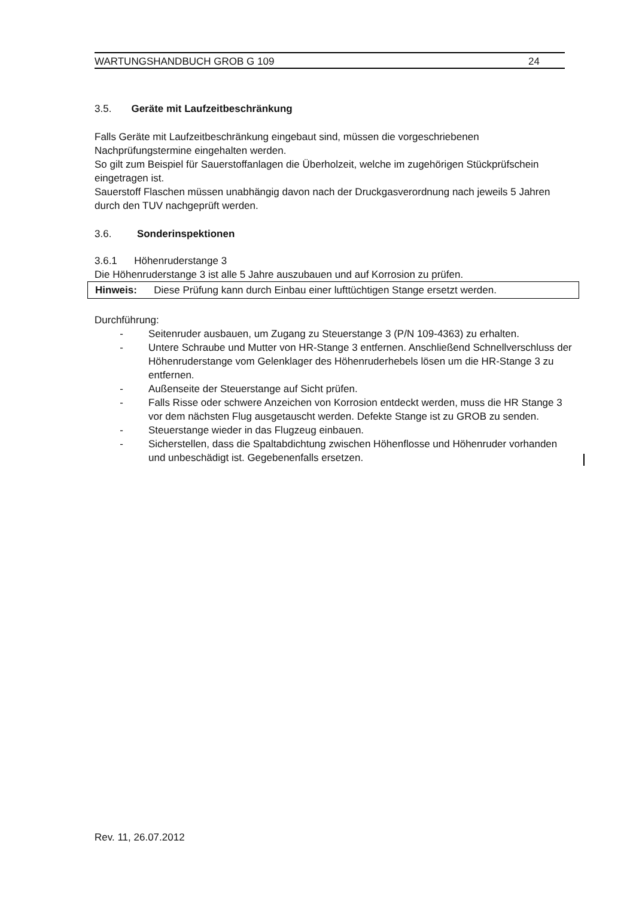WARTUNGSHANDBUCH GROB G 109 24
3.5. Geräte mit Laufzeitbeschränkung
Falls Geräte mit Laufzeitbeschränkung eingebaut sind, müssen die vorgeschriebenen Nachprüfungstermine eingehalten werden.
So gilt zum Beispiel für Sauerstoffanlagen die Überholzeit, welche im zugehörigen Stückprüfschein eingetragen ist.
Sauerstoff Flaschen müssen unabhängig davon nach der Druckgasverordnung nach jeweils 5 Jahren durch den TUV nachgeprüft werden.
3.6. Sonderinspektionen
3.6.1 Höhenruderstange 3
Die Höhenruderstange 3 ist alle 5 Jahre auszubauen und auf Korrosion zu prüfen.
Hinweis: Diese Prüfung kann durch Einbau einer lufttüchtigen Stange ersetzt werden.
Durchführung:
- Seitenruder ausbauen, um Zugang zu Steuerstange 3 (P/N 109-4363) zu erhalten.
- Untere Schraube und Mutter von HR-Stange 3 entfernen. Anschließend Schnellverschluss der Höhenruderstange vom Gelenklager des Höhenruderhebels lösen um die HR-Stange 3 zu entfernen.
- Außenseite der Steuerstange auf Sicht prüfen.
- Falls Risse oder schwere Anzeichen von Korrosion entdeckt werden, muss die HR Stange 3 vor dem nächsten Flug ausgetauscht werden. Defekte Stange ist zu GROB zu senden.
- Steuerstange wieder in das Flugzeug einbauen.
- Sicherstellen, dass die Spaltabdichtung zwischen Höhenflosse und Höhenruder vorhanden und unbeschädigt ist. Gegebenenfalls ersetzen.
Rev. 11, 26.07.2012